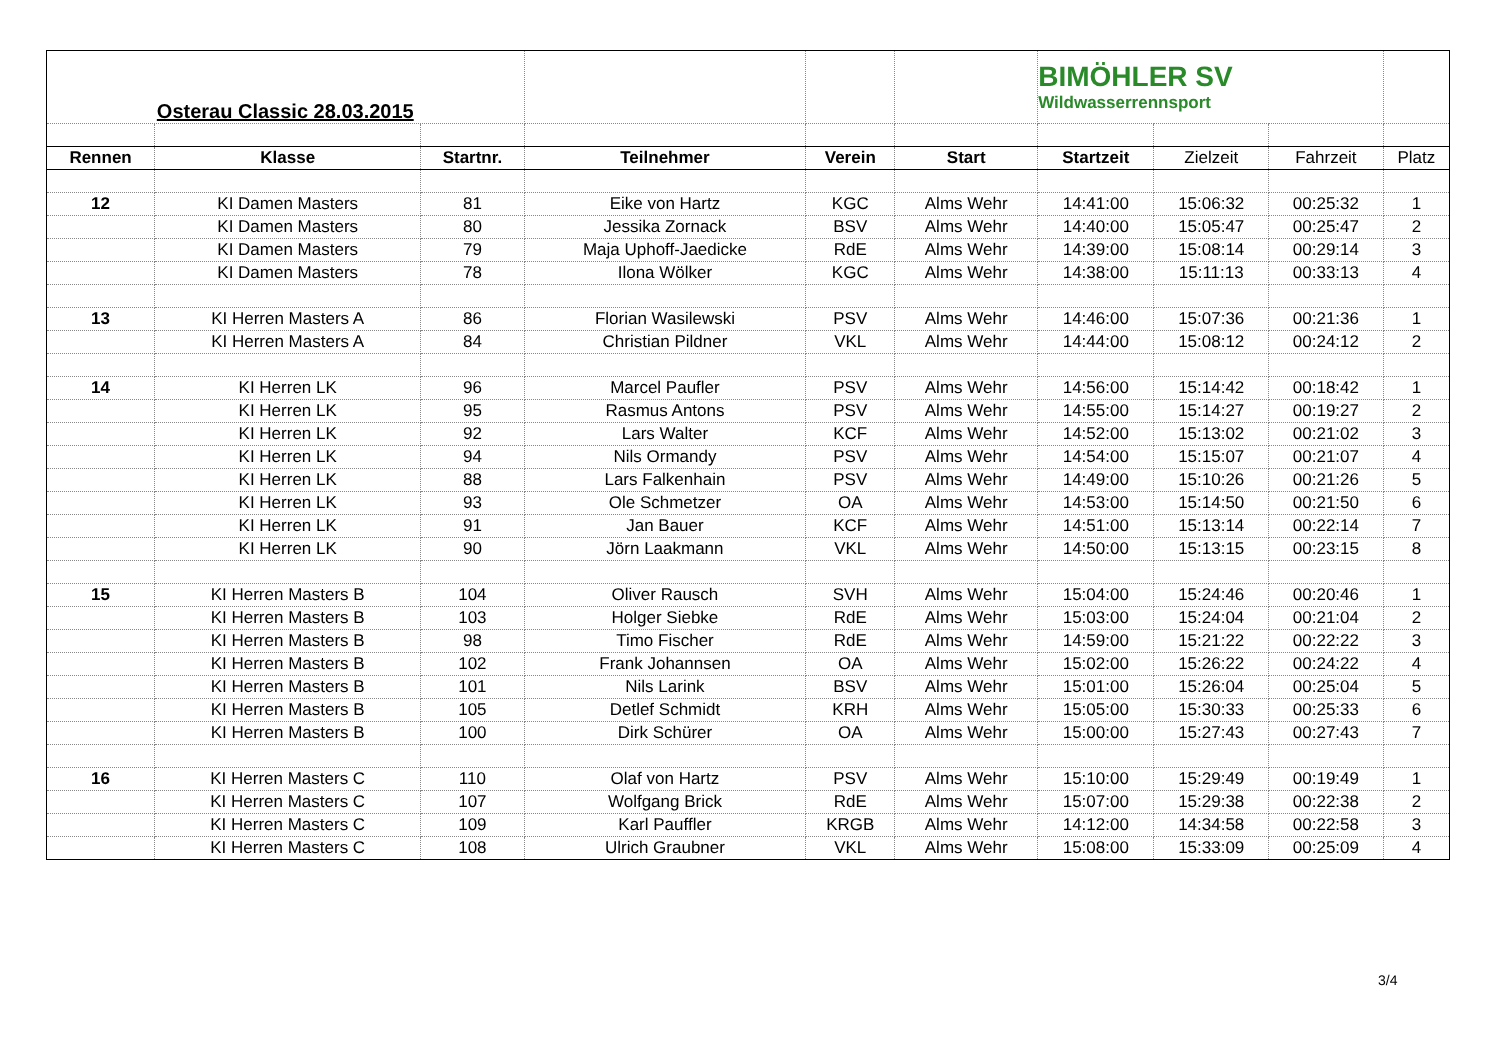| Osterau Classic 28.03.2015 | | | | | | BIMÖHLER SV Wildwasserrennsport | | | |
| Rennen | Klasse | Startnr. | Teilnehmer | Verein | Start | Startzeit | Zielzeit | Fahrzeit | Platz |
| 12 | KI Damen Masters | 81 | Eike von Hartz | KGC | Alms Wehr | 14:41:00 | 15:06:32 | 00:25:32 | 1 |
| | KI Damen Masters | 80 | Jessika Zornack | BSV | Alms Wehr | 14:40:00 | 15:05:47 | 00:25:47 | 2 |
| | KI Damen Masters | 79 | Maja Uphoff-Jaedicke | RdE | Alms Wehr | 14:39:00 | 15:08:14 | 00:29:14 | 3 |
| | KI Damen Masters | 78 | Ilona Wölker | KGC | Alms Wehr | 14:38:00 | 15:11:13 | 00:33:13 | 4 |
| 13 | KI Herren Masters A | 86 | Florian Wasilewski | PSV | Alms Wehr | 14:46:00 | 15:07:36 | 00:21:36 | 1 |
| | KI Herren Masters A | 84 | Christian Pildner | VKL | Alms Wehr | 14:44:00 | 15:08:12 | 00:24:12 | 2 |
| 14 | KI Herren LK | 96 | Marcel Paufler | PSV | Alms Wehr | 14:56:00 | 15:14:42 | 00:18:42 | 1 |
| | KI Herren LK | 95 | Rasmus Antons | PSV | Alms Wehr | 14:55:00 | 15:14:27 | 00:19:27 | 2 |
| | KI Herren LK | 92 | Lars Walter | KCF | Alms Wehr | 14:52:00 | 15:13:02 | 00:21:02 | 3 |
| | KI Herren LK | 94 | Nils Ormandy | PSV | Alms Wehr | 14:54:00 | 15:15:07 | 00:21:07 | 4 |
| | KI Herren LK | 88 | Lars Falkenhain | PSV | Alms Wehr | 14:49:00 | 15:10:26 | 00:21:26 | 5 |
| | KI Herren LK | 93 | Ole Schmetzer | OA | Alms Wehr | 14:53:00 | 15:14:50 | 00:21:50 | 6 |
| | KI Herren LK | 91 | Jan Bauer | KCF | Alms Wehr | 14:51:00 | 15:13:14 | 00:22:14 | 7 |
| | KI Herren LK | 90 | Jörn Laakmann | VKL | Alms Wehr | 14:50:00 | 15:13:15 | 00:23:15 | 8 |
| 15 | KI Herren Masters B | 104 | Oliver Rausch | SVH | Alms Wehr | 15:04:00 | 15:24:46 | 00:20:46 | 1 |
| | KI Herren Masters B | 103 | Holger Siebke | RdE | Alms Wehr | 15:03:00 | 15:24:04 | 00:21:04 | 2 |
| | KI Herren Masters B | 98 | Timo Fischer | RdE | Alms Wehr | 14:59:00 | 15:21:22 | 00:22:22 | 3 |
| | KI Herren Masters B | 102 | Frank Johannsen | OA | Alms Wehr | 15:02:00 | 15:26:22 | 00:24:22 | 4 |
| | KI Herren Masters B | 101 | Nils Larink | BSV | Alms Wehr | 15:01:00 | 15:26:04 | 00:25:04 | 5 |
| | KI Herren Masters B | 105 | Detlef Schmidt | KRH | Alms Wehr | 15:05:00 | 15:30:33 | 00:25:33 | 6 |
| | KI Herren Masters B | 100 | Dirk Schürer | OA | Alms Wehr | 15:00:00 | 15:27:43 | 00:27:43 | 7 |
| 16 | KI Herren Masters C | 110 | Olaf von Hartz | PSV | Alms Wehr | 15:10:00 | 15:29:49 | 00:19:49 | 1 |
| | KI Herren Masters C | 107 | Wolfgang Brick | RdE | Alms Wehr | 15:07:00 | 15:29:38 | 00:22:38 | 2 |
| | KI Herren Masters C | 109 | Karl Pauffler | KRGB | Alms Wehr | 14:12:00 | 14:34:58 | 00:22:58 | 3 |
| | KI Herren Masters C | 108 | Ulrich Graubner | VKL | Alms Wehr | 15:08:00 | 15:33:09 | 00:25:09 | 4 |
3/4